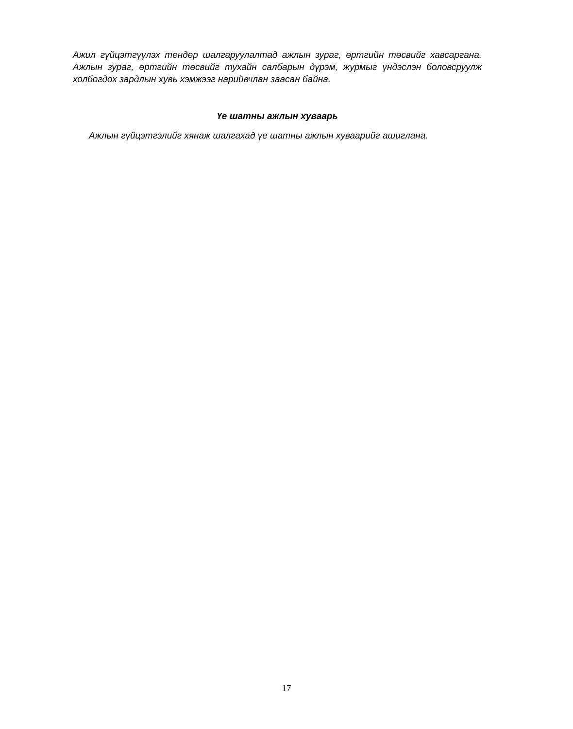Ажил гүйцэтгүүлэх тендер шалгаруулалтад ажлын зураг, өртгийн төсвийг хавсаргана. Ажлын зураг, өртгийн төсвийг тухайн салбарын дүрэм, журмыг үндэслэн боловсруулж холбогдох зардлын хувь хэмжээг нарийвчлан заасан байна.
Үе шатны ажлын хуваарь
Ажлын гүйцэтгэлийг хянаж шалгахад үе шатны ажлын хуваарийг ашиглана.
17